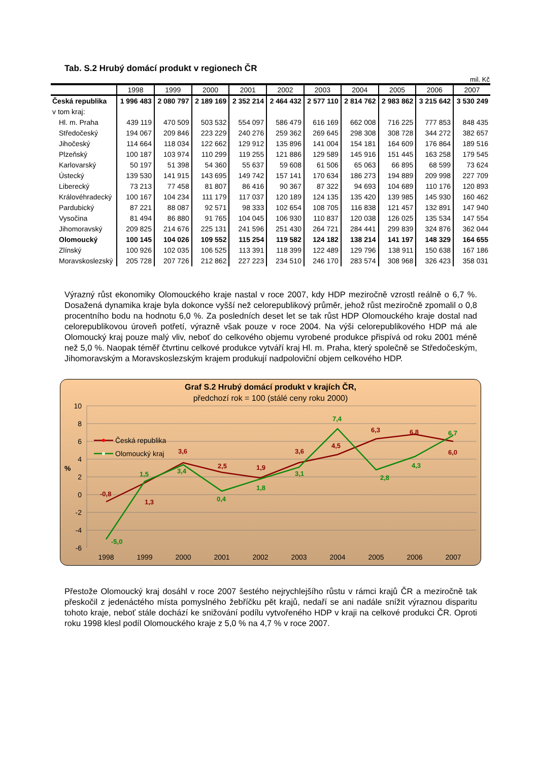Tab. S.2 Hrubý domácí produkt v regionech ČR
mil. Kč
| | 1998 | 1999 | 2000 | 2001 | 2002 | 2003 | 2004 | 2005 | 2006 | 2007 |
| --- | --- | --- | --- | --- | --- | --- | --- | --- | --- | --- |
| Česká republika | 1 996 483 | 2 080 797 | 2 189 169 | 2 352 214 | 2 464 432 | 2 577 110 | 2 814 762 | 2 983 862 | 3 215 642 | 3 530 249 |
| v tom kraj: | | | | | | | | | | |
| Hl. m. Praha | 439 119 | 470 509 | 503 532 | 554 097 | 586 479 | 616 169 | 662 008 | 716 225 | 777 853 | 848 435 |
| Středočeský | 194 067 | 209 846 | 223 229 | 240 276 | 259 362 | 269 645 | 298 308 | 308 728 | 344 272 | 382 657 |
| Jihočeský | 114 664 | 118 034 | 122 662 | 129 912 | 135 896 | 141 004 | 154 181 | 164 609 | 176 864 | 189 516 |
| Plzeňský | 100 187 | 103 974 | 110 299 | 119 255 | 121 886 | 129 589 | 145 916 | 151 445 | 163 258 | 179 545 |
| Karlovarský | 50 197 | 51 398 | 54 360 | 55 637 | 59 608 | 61 506 | 65 063 | 66 895 | 68 599 | 73 624 |
| Ústecký | 139 530 | 141 915 | 143 695 | 149 742 | 157 141 | 170 634 | 186 273 | 194 889 | 209 998 | 227 709 |
| Liberecký | 73 213 | 77 458 | 81 807 | 86 416 | 90 367 | 87 322 | 94 693 | 104 689 | 110 176 | 120 893 |
| Královéhradecký | 100 167 | 104 234 | 111 179 | 117 037 | 120 189 | 124 135 | 135 420 | 139 985 | 145 930 | 160 462 |
| Pardubický | 87 221 | 88 087 | 92 571 | 98 333 | 102 654 | 108 705 | 116 838 | 121 457 | 132 891 | 147 940 |
| Vysočina | 81 494 | 86 880 | 91 765 | 104 045 | 106 930 | 110 837 | 120 038 | 126 025 | 135 534 | 147 554 |
| Jihomoravský | 209 825 | 214 676 | 225 131 | 241 596 | 251 430 | 264 721 | 284 441 | 299 839 | 324 876 | 362 044 |
| Olomoucký | 100 145 | 104 026 | 109 552 | 115 254 | 119 582 | 124 182 | 138 214 | 141 197 | 148 329 | 164 655 |
| Zlínský | 100 926 | 102 035 | 106 525 | 113 391 | 118 399 | 122 489 | 129 796 | 138 911 | 150 638 | 167 186 |
| Moravskoslezský | 205 728 | 207 726 | 212 862 | 227 223 | 234 510 | 246 170 | 283 574 | 308 968 | 326 423 | 358 031 |
Výrazný růst ekonomiky Olomouckého kraje nastal v roce 2007, kdy HDP meziročně vzrostl reálně o 6,7 %. Dosažená dynamika kraje byla dokonce vyšší než celorepublikový průměr, jehož růst meziročně zpomalil o 0,8 procentního bodu na hodnotu 6,0 %. Za posledních deset let se tak růst HDP Olomouckého kraje dostal nad celorepublikovou úroveň potřetí, výrazně však pouze v roce 2004. Na výši celorepublikového HDP má ale Olomoucký kraj pouze malý vliv, neboť do celkového objemu vyrobené produkce přispívá od roku 2001 méně než 5,0 %. Naopak téměř čtvrtinu celkové produkce vytváří kraj Hl. m. Praha, který společně se Středočeským, Jihomoravským a Moravskoslezským krajem produkují nadpoloviční objem celkového HDP.
Graf S.2 Hrubý domácí produkt v krajích ČR,
předchozí rok = 100 (stálé ceny roku 2000)
10
8
6
4
2
0
-2
-4
-6
%
1998
1999
2000
2001
2002
2003
2004
2005
2006
2007
Česká republika
Olomoucký kraj
-0,8
1,3
3,6
2,5
1,9
3,6
4,5
6,3
6,8
6,0
-5,0
1,5
3,4
0,4
1,8
3,1
7,4
2,8
4,3
6,7
Přestože Olomoucký kraj dosáhl v roce 2007 šestého nejrychlejšího růstu v rámci krajů ČR a meziročně tak přeskočil z jedenáctého místa pomyslného žebříčku pět krajů, nedaří se ani nadále snížit výraznou disparitu tohoto kraje, neboť stále dochází ke snižování podílu vytvořeného HDP v kraji na celkové produkci ČR. Oproti roku 1998 klesl podíl Olomouckého kraje z 5,0 % na 4,7 % v roce 2007.